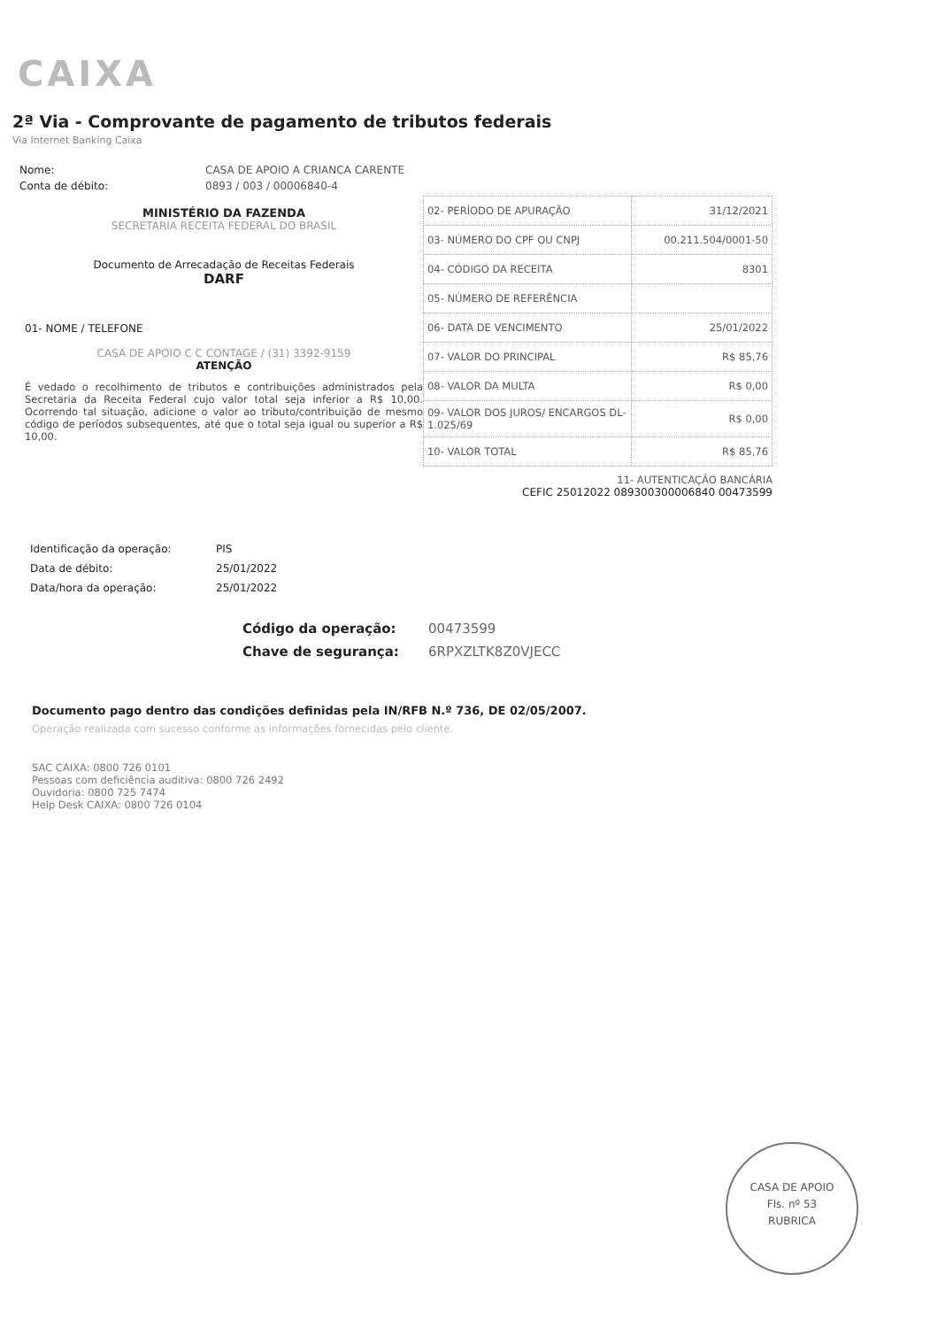CAIXA
2ª Via - Comprovante de pagamento de tributos federais
Via Internet Banking Caixa
Nome: CASA DE APOIO A CRIANCA CARENTE
Conta de débito: 0893 / 003 / 00006840-4
MINISTÉRIO DA FAZENDA
SECRETARIA RECEITA FEDERAL DO BRASIL
Documento de Arrecadação de Receitas Federais
DARF
01- NOME / TELEFONE
CASA DE APOIO C C CONTAGE / (31) 3392-9159
ATENÇÃO
É vedado o recolhimento de tributos e contribuições administrados pela Secretaria da Receita Federal cujo valor total seja inferior a R$ 10,00. Ocorrendo tal situação, adicione o valor ao tributo/contribuição de mesmo código de períodos subsequentes, até que o total seja igual ou superior a R$ 10,00.
| 02- PERÍODO DE APURAÇÃO | 31/12/2021 |
| 03- NÚMERO DO CPF OU CNPJ | 00.211.504/0001-50 |
| 04- CÓDIGO DA RECEITA | 8301 |
| 05- NÚMERO DE REFERÊNCIA | |
| 06- DATA DE VENCIMENTO | 25/01/2022 |
| 07- VALOR DO PRINCIPAL | R$ 85,76 |
| 08- VALOR DA MULTA | R$ 0,00 |
| 09- VALOR DOS JUROS/ ENCARGOS DL-1.025/69 | R$ 0,00 |
| 10- VALOR TOTAL | R$ 85,76 |
11- AUTENTICAÇÃO BANCÁRIA
CEFIC 25012022 089300300006840 00473599
Identificação da operação: PIS
Data de débito: 25/01/2022
Data/hora da operação: 25/01/2022
Código da operação: 00473599
Chave de segurança: 6RPXZLTK8Z0VJECC
Documento pago dentro das condições definidas pela IN/RFB N.º 736, DE 02/05/2007.
Operação realizada com sucesso conforme as informações fornecidas pelo cliente.
SAC CAIXA: 0800 726 0101
Pessoas com deficiência auditiva: 0800 726 2492
Ouvidoria: 0800 725 7474
Help Desk CAIXA: 0800 726 0104
CASA DE APOIO
Fls. nº 53
RUBRICA